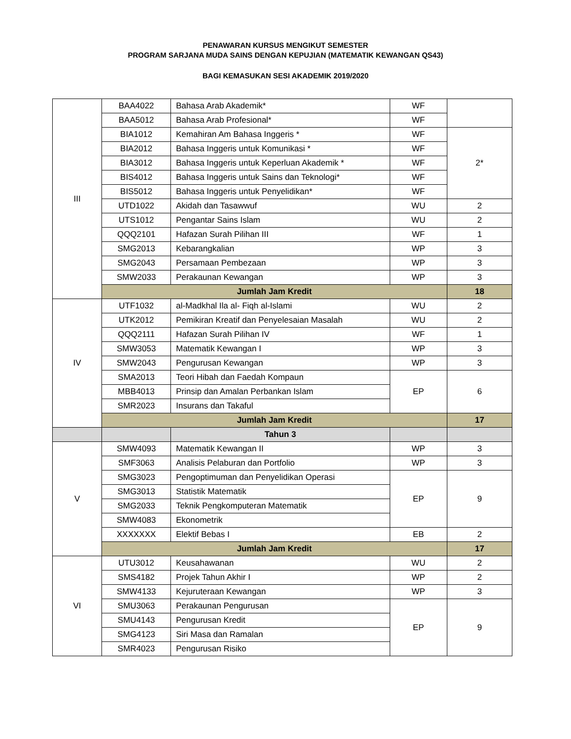PENAWARAN KURSUS MENGIKUT SEMESTER
PROGRAM SARJANA MUDA SAINS DENGAN KEPUJIAN (MATEMATIK KEWANGAN QS43)
BAGI KEMASUKAN SESI AKADEMIK 2019/2020
| III | BAA4022 | Bahasa Arab Akademik* | WF | |
| | BAA5012 | Bahasa Arab Profesional* | WF | |
| | BIA1012 | Kemahiran Am Bahasa Inggeris * | WF | 2* |
| | BIA2012 | Bahasa Inggeris untuk Komunikasi * | WF | |
| | BIA3012 | Bahasa Inggeris untuk Keperluan Akademik * | WF | |
| | BIS4012 | Bahasa Inggeris untuk Sains dan Teknologi* | WF | |
| | BIS5012 | Bahasa Inggeris untuk Penyelidikan* | WF | |
| | UTD1022 | Akidah dan Tasawwuf | WU | 2 |
| | UTS1012 | Pengantar Sains Islam | WU | 2 |
| | QQQ2101 | Hafazan Surah Pilihan III | WF | 1 |
| | SMG2013 | Kebarangkalian | WP | 3 |
| | SMG2043 | Persamaan Pembezaan | WP | 3 |
| | SMW2033 | Perakaunan Kewangan | WP | 3 |
| | Jumlah Jam Kredit | | | 18 |
| IV | UTF1032 | al-Madkhal Ila al- Fiqh al-Islami | WU | 2 |
| | UTK2012 | Pemikiran Kreatif dan Penyelesaian Masalah | WU | 2 |
| | QQQ2111 | Hafazan Surah Pilihan IV | WF | 1 |
| | SMW3053 | Matematik Kewangan I | WP | 3 |
| | SMW2043 | Pengurusan Kewangan | WP | 3 |
| | SMA2013 | Teori Hibah dan Faedah Kompaun | EP | 6 |
| | MBB4013 | Prinsip dan Amalan Perbankan Islam | | |
| | SMR2023 | Insurans dan Takaful | | |
| | Jumlah Jam Kredit | | | 17 |
| | | Tahun 3 | | |
| V | SMW4093 | Matematik Kewangan II | WP | 3 |
| | SMF3063 | Analisis Pelaburan dan Portfolio | WP | 3 |
| | SMG3023 | Pengoptimuman dan Penyelidikan Operasi | EP | 9 |
| | SMG3013 | Statistik Matematik | | |
| | SMG2033 | Teknik Pengkomputeran Matematik | | |
| | SMW4083 | Ekonometrik | | |
| | XXXXXXX | Elektif Bebas I | EB | 2 |
| | Jumlah Jam Kredit | | | 17 |
| VI | UTU3012 | Keusahawanan | WU | 2 |
| | SMS4182 | Projek Tahun Akhir I | WP | 2 |
| | SMW4133 | Kejuruteraan Kewangan | WP | 3 |
| | SMU3063 | Perakaunan Pengurusan | EP | 9 |
| | SMU4143 | Pengurusan Kredit | | |
| | SMG4123 | Siri Masa dan Ramalan | | |
| | SMR4023 | Pengurusan Risiko | | |